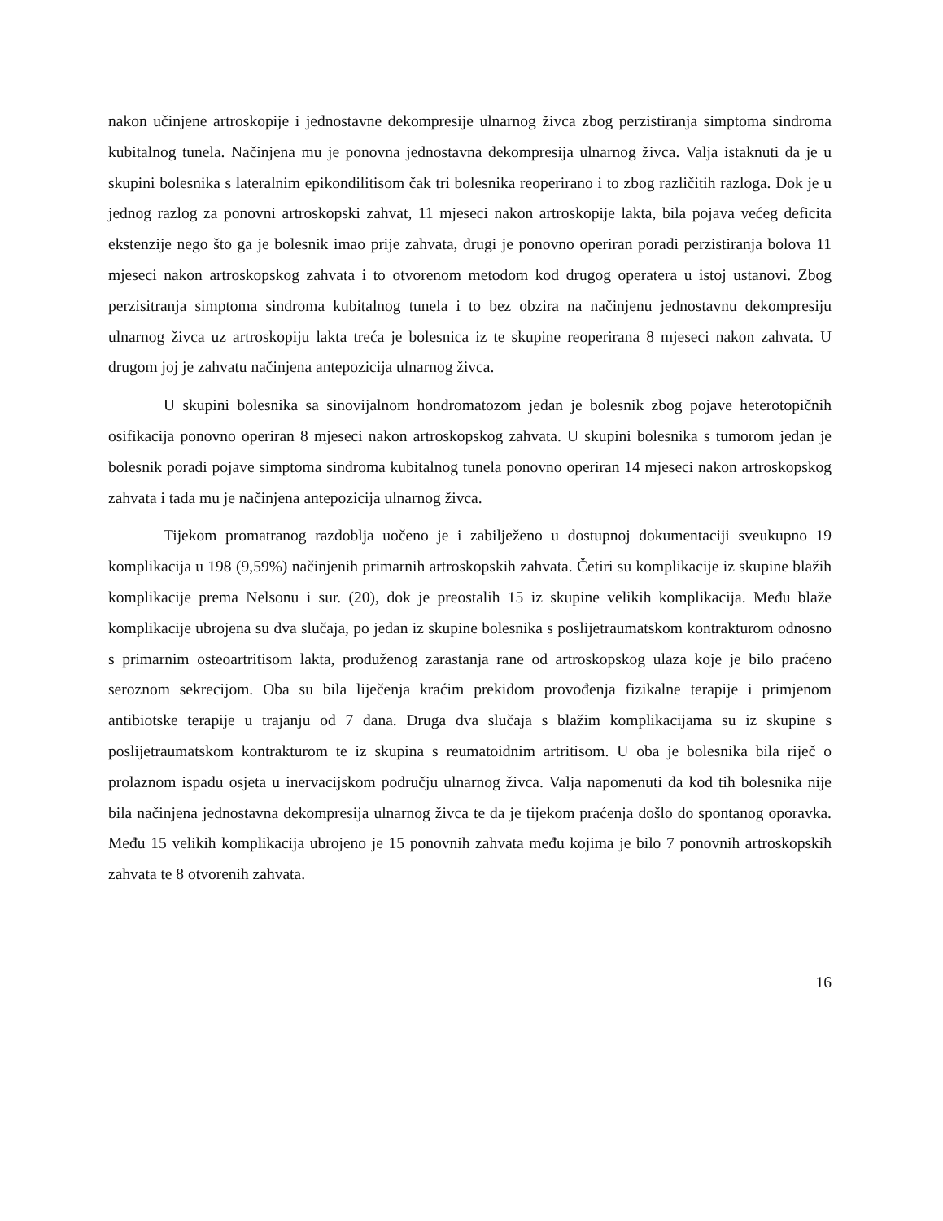nakon učinjene artroskopije i jednostavne dekompresije ulnarnog živca zbog perzistiranja simptoma sindroma kubitalnog tunela. Načinjena mu je ponovna jednostavna dekompresija ulnarnog živca. Valja istaknuti da je u skupini bolesnika s lateralnim epikondilitisom čak tri bolesnika reoperirano i to zbog različitih razloga. Dok je u jednog razlog za ponovni artroskopski zahvat, 11 mjeseci nakon artroskopije lakta, bila pojava većeg deficita ekstenzije nego što ga je bolesnik imao prije zahvata, drugi je ponovno operiran poradi perzistiranja bolova 11 mjeseci nakon artroskopskog zahvata i to otvorenom metodom kod drugog operatera u istoj ustanovi. Zbog perzisitranja simptoma sindroma kubitalnog tunela i to bez obzira na načinjenu jednostavnu dekompresiju ulnarnog živca uz artroskopiju lakta treća je bolesnica iz te skupine reoperirana 8 mjeseci nakon zahvata. U drugom joj je zahvatu načinjena antepozicija ulnarnog živca.
U skupini bolesnika sa sinovijalnom hondromatozom jedan je bolesnik zbog pojave heterotopičnih osifikacija ponovno operiran 8 mjeseci nakon artroskopskog zahvata. U skupini bolesnika s tumorom jedan je bolesnik poradi pojave simptoma sindroma kubitalnog tunela ponovno operiran 14 mjeseci nakon artroskopskog zahvata i tada mu je načinjena antepozicija ulnarnog živca.
Tijekom promatranog razdoblja uočeno je i zabilježeno u dostupnoj dokumentaciji sveukupno 19 komplikacija u 198 (9,59%) načinjenih primarnih artroskopskih zahvata. Četiri su komplikacije iz skupine blažih komplikacije prema Nelsonu i sur. (20), dok je preostalih 15 iz skupine velikih komplikacija. Među blaže komplikacije ubrojena su dva slučaja, po jedan iz skupine bolesnika s poslijetraumatskom kontrakturom odnosno s primarnim osteoartritisom lakta, produženog zarastanja rane od artroskopskog ulaza koje je bilo praćeno seroznom sekrecijom. Oba su bila liječenja kraćim prekidom provođenja fizikalne terapije i primjenom antibiotske terapije u trajanju od 7 dana. Druga dva slučaja s blažim komplikacijama su iz skupine s poslijetraumatskom kontrakturom te iz skupina s reumatoidnim artritisom. U oba je bolesnika bila riječ o prolaznom ispadu osjeta u inervacijskom području ulnarnog živca. Valja napomenuti da kod tih bolesnika nije bila načinjena jednostavna dekompresija ulnarnog živca te da je tijekom praćenja došlo do spontanog oporavka. Među 15 velikih komplikacija ubrojeno je 15 ponovnih zahvata među kojima je bilo 7 ponovnih artroskopskih zahvata te 8 otvorenih zahvata.
16